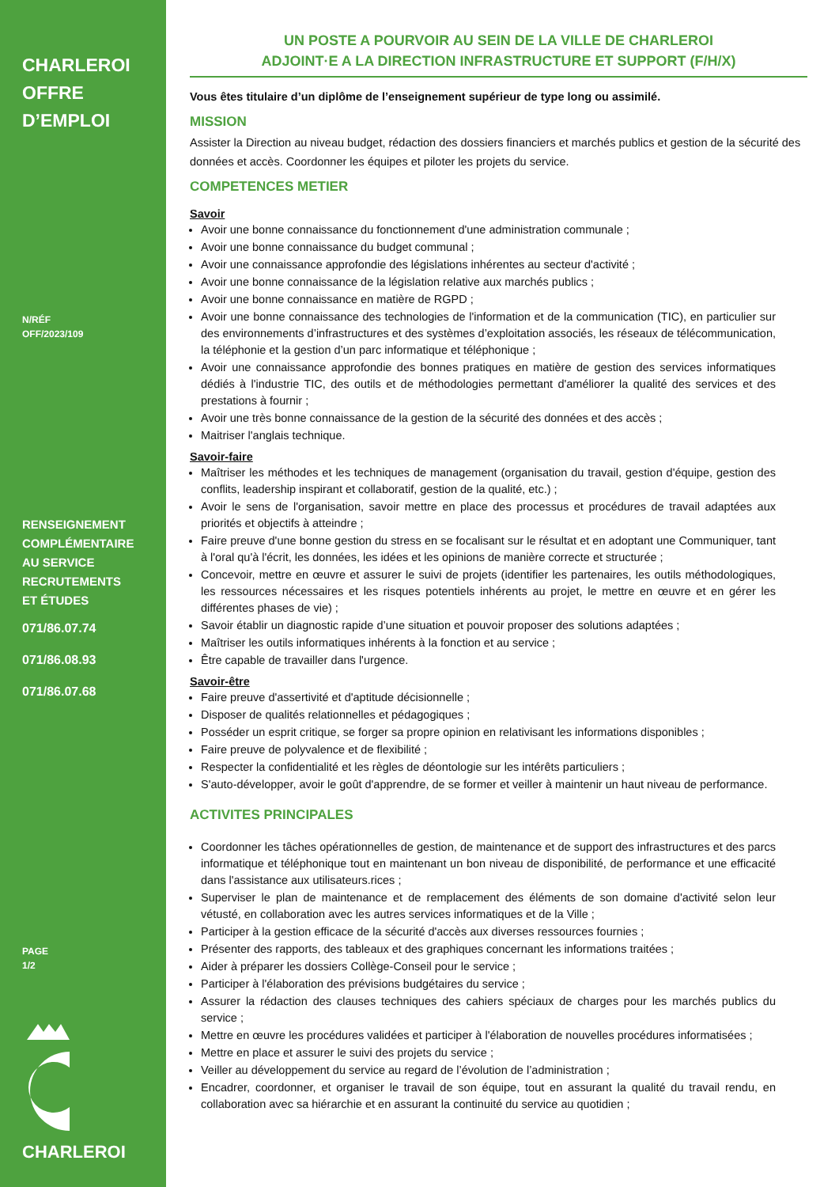CHARLEROI
OFFRE
D’EMPLOI
N/RÉF
OFF/2023/109
RENSEIGNEMENT
COMPLÉMENTAIRE
AU SERVICE
RECRUTEMENTS
ET ÉTUDES
071/86.07.74
071/86.08.93
071/86.07.68
PAGE
1/2
CHARLEROI
UN POSTE A POURVOIR AU SEIN DE LA VILLE DE CHARLEROI
ADJOINT·E A LA DIRECTION INFRASTRUCTURE ET SUPPORT (F/H/X)
Vous êtes titulaire d’un diplôme de l’enseignement supérieur de type long ou assimilé.
MISSION
Assister la Direction au niveau budget, rédaction des dossiers financiers et marchés publics et gestion de la sécurité des données et accès. Coordonner les équipes et piloter les projets du service.
COMPETENCES METIER
Savoir
Avoir une bonne connaissance du fonctionnement d'une administration communale ;
Avoir une bonne connaissance du budget communal ;
Avoir une connaissance approfondie des législations inhérentes au secteur d'activité ;
Avoir une bonne connaissance de la législation relative aux marchés publics ;
Avoir une bonne connaissance en matière de RGPD ;
Avoir une bonne connaissance des technologies de l'information et de la communication (TIC), en particulier sur des environnements d’infrastructures et des systèmes d’exploitation associés, les réseaux de télécommunication, la téléphonie et la gestion d’un parc informatique et téléphonique ;
Avoir une connaissance approfondie des bonnes pratiques en matière de gestion des services informatiques dédiés à l'industrie TIC, des outils et de méthodologies permettant d'améliorer la qualité des services et des prestations à fournir ;
Avoir une très bonne connaissance de la gestion de la sécurité des données et des accès ;
Maitriser l'anglais technique.
Savoir-faire
Maîtriser les méthodes et les techniques de management (organisation du travail, gestion d'équipe, gestion des conflits, leadership inspirant et collaboratif, gestion de la qualité, etc.) ;
Avoir le sens de l'organisation, savoir mettre en place des processus et procédures de travail adaptées aux priorités et objectifs à atteindre ;
Faire preuve d'une bonne gestion du stress en se focalisant sur le résultat et en adoptant une Communiquer, tant à l'oral qu'à l'écrit, les données, les idées et les opinions de manière correcte et structurée ;
Concevoir, mettre en œuvre et assurer le suivi de projets (identifier les partenaires, les outils méthodologiques, les ressources nécessaires et les risques potentiels inhérents au projet, le mettre en œuvre et en gérer les différentes phases de vie) ;
Savoir établir un diagnostic rapide d’une situation et pouvoir proposer des solutions adaptées ;
Maîtriser les outils informatiques inhérents à la fonction et au service ;
Être capable de travailler dans l'urgence.
Savoir-être
Faire preuve d'assertivité et d'aptitude décisionnelle ;
Disposer de qualités relationnelles et pédagogiques ;
Posséder un esprit critique, se forger sa propre opinion en relativisant les informations disponibles ;
Faire preuve de polyvalence et de flexibilité ;
Respecter la confidentialité et les règles de déontologie sur les intérêts particuliers ;
S'auto-développer, avoir le goût d'apprendre, de se former et veiller à maintenir un haut niveau de performance.
ACTIVITES PRINCIPALES
Coordonner les tâches opérationnelles de gestion, de maintenance et de support des infrastructures et des parcs informatique et téléphonique tout en maintenant un bon niveau de disponibilité, de performance et une efficacité dans l'assistance aux utilisateurs.rices ;
Superviser le plan de maintenance et de remplacement des éléments de son domaine d'activité selon leur vétusté, en collaboration avec les autres services informatiques et de la Ville ;
Participer à la gestion efficace de la sécurité d'accès aux diverses ressources fournies ;
Présenter des rapports, des tableaux et des graphiques concernant les informations traitées ;
Aider à préparer les dossiers Collège-Conseil pour le service ;
Participer à l'élaboration des prévisions budgétaires du service ;
Assurer la rédaction des clauses techniques des cahiers spéciaux de charges pour les marchés publics du service ;
Mettre en œuvre les procédures validées et participer à l'élaboration de nouvelles procédures informatisées ;
Mettre en place et assurer le suivi des projets du service ;
Veiller au développement du service au regard de l’évolution de l’administration ;
Encadrer, coordonner, et organiser le travail de son équipe, tout en assurant la qualité du travail rendu, en collaboration avec sa hiérarchie et en assurant la continuité du service au quotidien ;